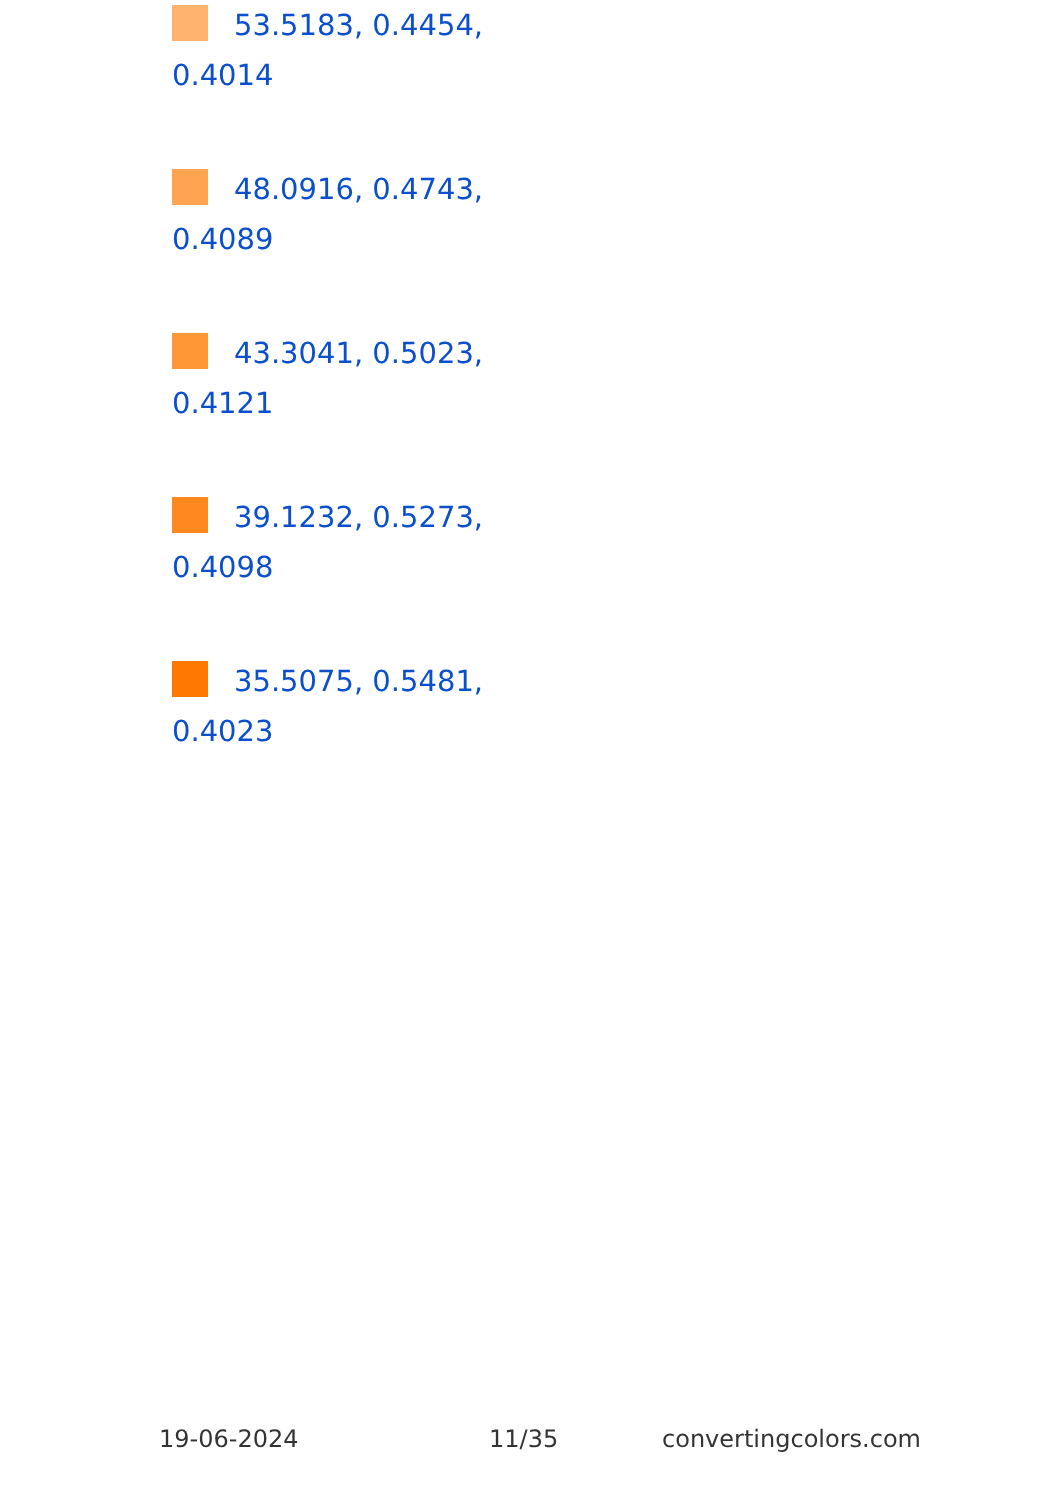53.5183, 0.4454, 0.4014
48.0916, 0.4743, 0.4089
43.3041, 0.5023, 0.4121
39.1232, 0.5273, 0.4098
35.5075, 0.5481, 0.4023
19-06-2024 11/35 convertingcolors.com